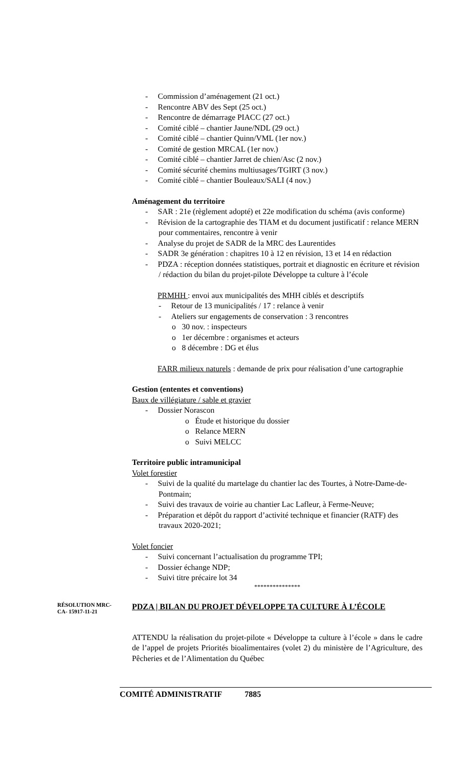- Commission d’aménagement (21 oct.)
- Rencontre ABV des Sept (25 oct.)
- Rencontre de démarrage PIACC (27 oct.)
- Comité ciblé – chantier Jaune/NDL (29 oct.)
- Comité ciblé – chantier Quinn/VML (1er nov.)
- Comité de gestion MRCAL (1er nov.)
- Comité ciblé – chantier Jarret de chien/Asc (2 nov.)
- Comité sécurité chemins multiusages/TGIRT (3 nov.)
- Comité ciblé – chantier Bouleaux/SALI (4 nov.)
Aménagement du territoire
- SAR : 21e (règlement adopté) et 22e modification du schéma (avis conforme)
- Révision de la cartographie des TIAM et du document justificatif : relance MERN pour commentaires, rencontre à venir
- Analyse du projet de SADR de la MRC des Laurentides
- SADR 3e génération : chapitres 10 à 12 en révision, 13 et 14 en rédaction
- PDZA : réception données statistiques, portrait et diagnostic en écriture et révision / rédaction du bilan du projet-pilote Développe ta culture à l’école
PRMHH : envoi aux municipalités des MHH ciblés et descriptifs
- Retour de 13 municipalités / 17 : relance à venir
- Ateliers sur engagements de conservation : 3 rencontres
o 30 nov. : inspecteurs
o 1er décembre : organismes et acteurs
o 8 décembre : DG et élus
FARR milieux naturels : demande de prix pour réalisation d’une cartographie
Gestion (ententes et conventions)
Baux de villégiature / sable et gravier
- Dossier Norascon
o Étude et historique du dossier
o Relance MERN
o Suivi MELCC
Territoire public intramunicipal
Volet forestier
- Suivi de la qualité du martelage du chantier lac des Tourtes, à Notre-Dame-de-Pontmain;
- Suivi des travaux de voirie au chantier Lac Lafleur, à Ferme-Neuve;
- Préparation et dépôt du rapport d’activité technique et financier (RATF) des travaux 2020-2021;
Volet foncier
- Suivi concernant l’actualisation du programme TPI;
- Dossier échange NDP;
- Suivi titre précaire lot 34
***************
RÉSOLUTION MRC-
CA- 15917-11-21
PDZA | BILAN DU PROJET DÉVELOPPE TA CULTURE À L’ÉCOLE
ATTENDU la réalisation du projet-pilote « Développe ta culture à l’école » dans le cadre de l’appel de projets Priorités bioalimentaires (volet 2) du ministère de l’Agriculture, des Pêcheries et de l’Alimentation du Québec
COMITÉ ADMINISTRATIF 7885